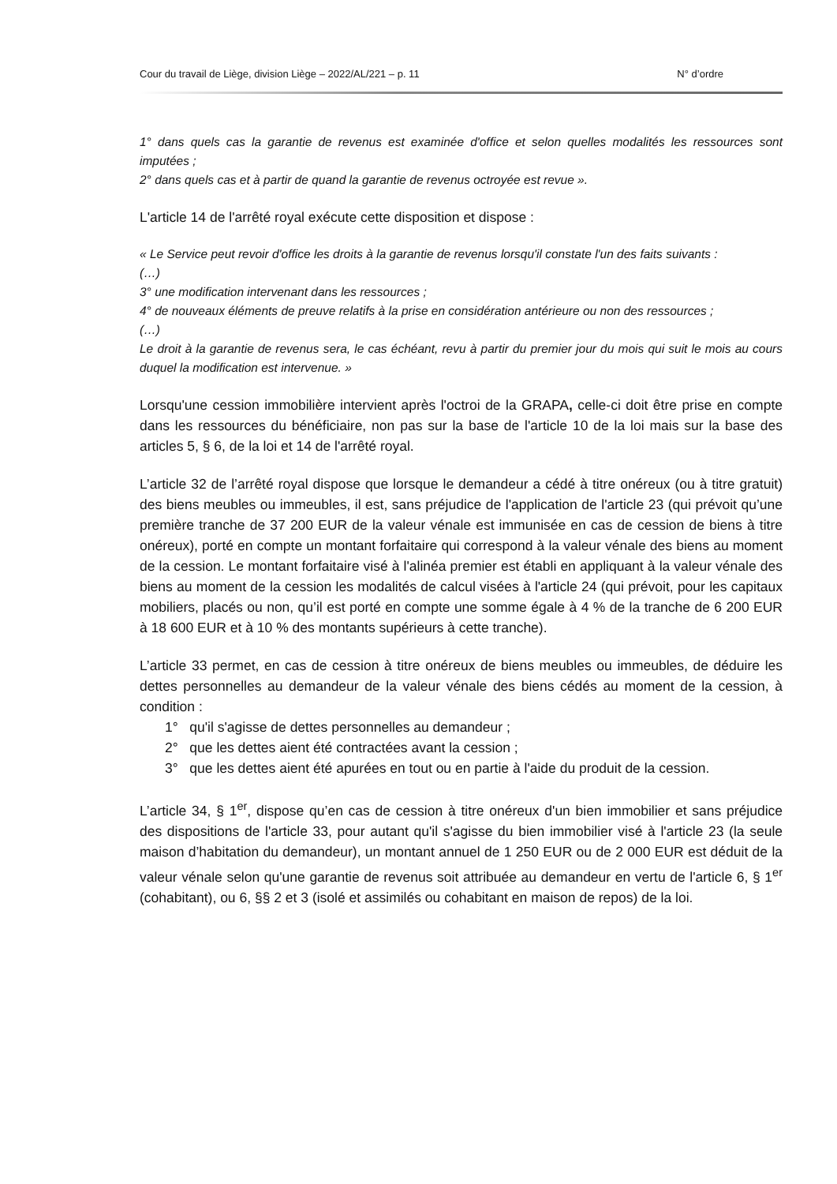Cour du travail de Liège, division Liège – 2022/AL/221 – p. 11 N° d’ordre
1° dans quels cas la garantie de revenus est examinée d'office et selon quelles modalités les ressources sont imputées ;
2° dans quels cas et à partir de quand la garantie de revenus octroyée est revue ».
L'article 14 de l'arrêté royal exécute cette disposition et dispose :
« Le Service peut revoir d'office les droits à la garantie de revenus lorsqu'il constate l'un des faits suivants :
(…)
3° une modification intervenant dans les ressources ;
4° de nouveaux éléments de preuve relatifs à la prise en considération antérieure ou non des ressources ;
(…)
Le droit à la garantie de revenus sera, le cas échéant, revu à partir du premier jour du mois qui suit le mois au cours duquel la modification est intervenue. »
Lorsqu'une cession immobilière intervient après l'octroi de la GRAPA, celle-ci doit être prise en compte dans les ressources du bénéficiaire, non pas sur la base de l'article 10 de la loi mais sur la base des articles 5, § 6, de la loi et 14 de l'arrêté royal.
L’article 32 de l’arrêté royal dispose que lorsque le demandeur a cédé à titre onéreux (ou à titre gratuit) des biens meubles ou immeubles, il est, sans préjudice de l'application de l'article 23 (qui prévoit qu’une première tranche de 37 200 EUR de la valeur vénale est immunisée en cas de cession de biens à titre onéreux), porté en compte un montant forfaitaire qui correspond à la valeur vénale des biens au moment de la cession. Le montant forfaitaire visé à l'alinéa premier est établi en appliquant à la valeur vénale des biens au moment de la cession les modalités de calcul visées à l'article 24 (qui prévoit, pour les capitaux mobiliers, placés ou non, qu’il est porté en compte une somme égale à 4 % de la tranche de 6 200 EUR à 18 600 EUR et à 10 % des montants supérieurs à cette tranche).
L’article 33 permet, en cas de cession à titre onéreux de biens meubles ou immeubles, de déduire les dettes personnelles au demandeur de la valeur vénale des biens cédés au moment de la cession, à condition :
1° qu'il s'agisse de dettes personnelles au demandeur ;
2° que les dettes aient été contractées avant la cession ;
3° que les dettes aient été apurées en tout ou en partie à l'aide du produit de la cession.
L’article 34, § 1<sup>er</sup>, dispose qu’en cas de cession à titre onéreux d'un bien immobilier et sans préjudice des dispositions de l'article 33, pour autant qu'il s'agisse du bien immobilier visé à l'article 23 (la seule maison d’habitation du demandeur), un montant annuel de 1 250 EUR ou de 2 000 EUR est déduit de la valeur vénale selon qu'une garantie de revenus soit attribuée au demandeur en vertu de l'article 6, § 1<sup>er</sup> (cohabitant), ou 6, §§ 2 et 3 (isolé et assimilés ou cohabitant en maison de repos) de la loi.